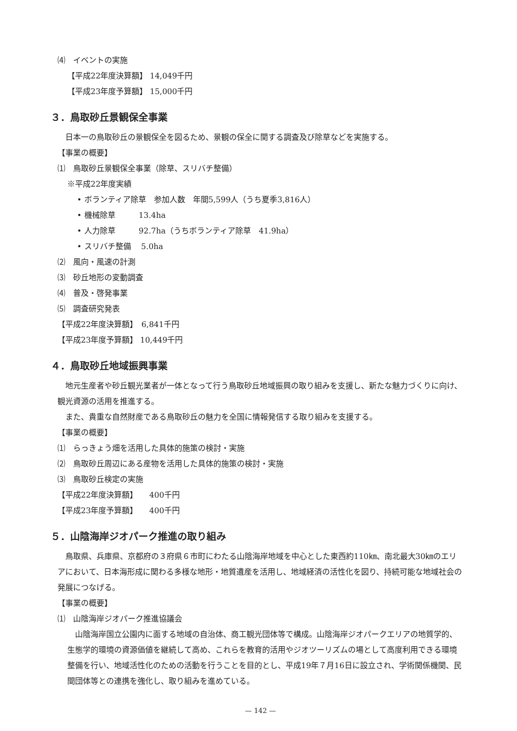⑷　イベントの実施
【平成22年度決算額】 14,049千円
【平成23年度予算額】 15,000千円
３．鳥取砂丘景観保全事業
日本一の鳥取砂丘の景観保全を図るため、景観の保全に関する調査及び除草などを実施する。
【事業の概要】
⑴　鳥取砂丘景観保全事業（除草、スリバチ整備）
※平成22年度実績
• ボランティア除草　参加人数　年間5,599人（うち夏季3,816人）
• 機械除草　　　13.4ha
• 人力除草　　　92.7ha（うちボランティア除草　41.9ha）
• スリバチ整備　 5.0ha
⑵　風向・風速の計測
⑶　砂丘地形の変動調査
⑷　普及・啓発事業
⑸　調査研究発表
【平成22年度決算額】　6,841千円
【平成23年度予算額】 10,449千円
４．鳥取砂丘地域振興事業
地元生産者や砂丘観光業者が一体となって行う鳥取砂丘地域振興の取り組みを支援し、新たな魅力づくりに向け、観光資源の活用を推進する。
また、貴重な自然財産である鳥取砂丘の魅力を全国に情報発信する取り組みを支援する。
【事業の概要】
⑴　らっきょう畑を活用した具体的施策の検討・実施
⑵　鳥取砂丘周辺にある産物を活用した具体的施策の検討・実施
⑶　鳥取砂丘検定の実施
【平成22年度決算額】　　400千円
【平成23年度予算額】　　400千円
５．山陰海岸ジオパーク推進の取り組み
鳥取県、兵庫県、京都府の３府県６市町にわたる山陰海岸地域を中心とした東西約110㎞、南北最大30㎞のエリアにおいて、日本海形成に関わる多様な地形・地質遺産を活用し、地域経済の活性化を図り、持続可能な地域社会の発展につなげる。
【事業の概要】
⑴　山陰海岸ジオパーク推進協議会
山陰海岸国立公園内に面する地域の自治体、商工観光団体等で構成。山陰海岸ジオパークエリアの地質学的、生態学的環境の資源価値を継続して高め、これらを教育的活用やジオツーリズムの場として高度利用できる環境整備を行い、地域活性化のための活動を行うことを目的とし、平成19年７月16日に設立され、学術関係機関、民間団体等との連携を強化し、取り組みを進めている。
— 142 —